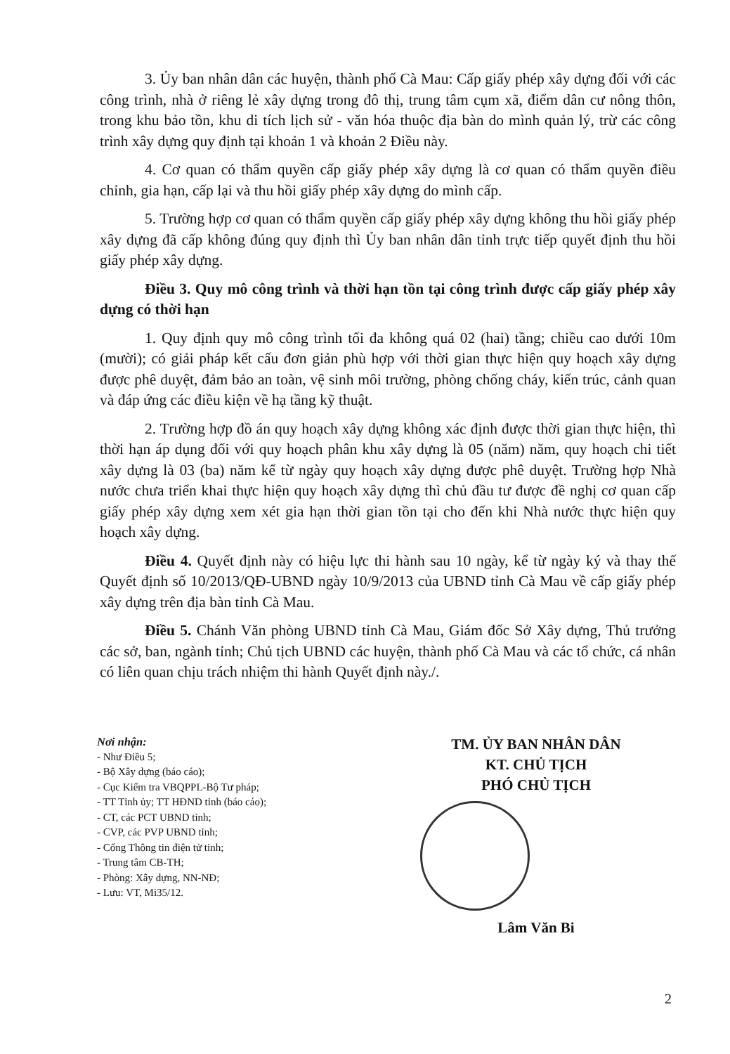3. Ủy ban nhân dân các huyện, thành phố Cà Mau: Cấp giấy phép xây dựng đối với các công trình, nhà ở riêng lẻ xây dựng trong đô thị, trung tâm cụm xã, điểm dân cư nông thôn, trong khu bảo tồn, khu di tích lịch sử - văn hóa thuộc địa bàn do mình quản lý, trừ các công trình xây dựng quy định tại khoản 1 và khoản 2 Điều này.
4. Cơ quan có thẩm quyền cấp giấy phép xây dựng là cơ quan có thẩm quyền điều chỉnh, gia hạn, cấp lại và thu hồi giấy phép xây dựng do mình cấp.
5. Trường hợp cơ quan có thẩm quyền cấp giấy phép xây dựng không thu hồi giấy phép xây dựng đã cấp không đúng quy định thì Ủy ban nhân dân tỉnh trực tiếp quyết định thu hồi giấy phép xây dựng.
Điều 3. Quy mô công trình và thời hạn tồn tại công trình được cấp giấy phép xây dựng có thời hạn
1. Quy định quy mô công trình tối đa không quá 02 (hai) tầng; chiều cao dưới 10m (mười); có giải pháp kết cấu đơn giản phù hợp với thời gian thực hiện quy hoạch xây dựng được phê duyệt, đảm bảo an toàn, vệ sinh môi trường, phòng chống cháy, kiến trúc, cảnh quan và đáp ứng các điều kiện về hạ tầng kỹ thuật.
2. Trường hợp đồ án quy hoạch xây dựng không xác định được thời gian thực hiện, thì thời hạn áp dụng đối với quy hoạch phân khu xây dựng là 05 (năm) năm, quy hoạch chi tiết xây dựng là 03 (ba) năm kể từ ngày quy hoạch xây dựng được phê duyệt. Trường hợp Nhà nước chưa triển khai thực hiện quy hoạch xây dựng thì chủ đầu tư được đề nghị cơ quan cấp giấy phép xây dựng xem xét gia hạn thời gian tồn tại cho đến khi Nhà nước thực hiện quy hoạch xây dựng.
Điều 4. Quyết định này có hiệu lực thi hành sau 10 ngày, kể từ ngày ký và thay thế Quyết định số 10/2013/QĐ-UBND ngày 10/9/2013 của UBND tỉnh Cà Mau về cấp giấy phép xây dựng trên địa bàn tỉnh Cà Mau.
Điều 5. Chánh Văn phòng UBND tỉnh Cà Mau, Giám đốc Sở Xây dựng, Thủ trưởng các sở, ban, ngành tỉnh; Chủ tịch UBND các huyện, thành phố Cà Mau và các tổ chức, cá nhân có liên quan chịu trách nhiệm thi hành Quyết định này./.
Nơi nhận:
- Như Điều 5;
- Bộ Xây dựng (báo cáo);
- Cục Kiểm tra VBQPPL-Bộ Tư pháp;
- TT Tỉnh ủy; TT HĐND tỉnh (báo cáo);
- CT, các PCT UBND tỉnh;
- CVP, các PVP UBND tỉnh;
- Cổng Thông tin điện tử tỉnh;
- Trung tâm CB-TH;
- Phòng: Xây dựng, NN-NĐ;
- Lưu: VT, Mi35/12.
TM. ỦY BAN NHÂN DÂN
KT. CHỦ TỊCH
PHÓ CHỦ TỊCH
Lâm Văn Bi
2